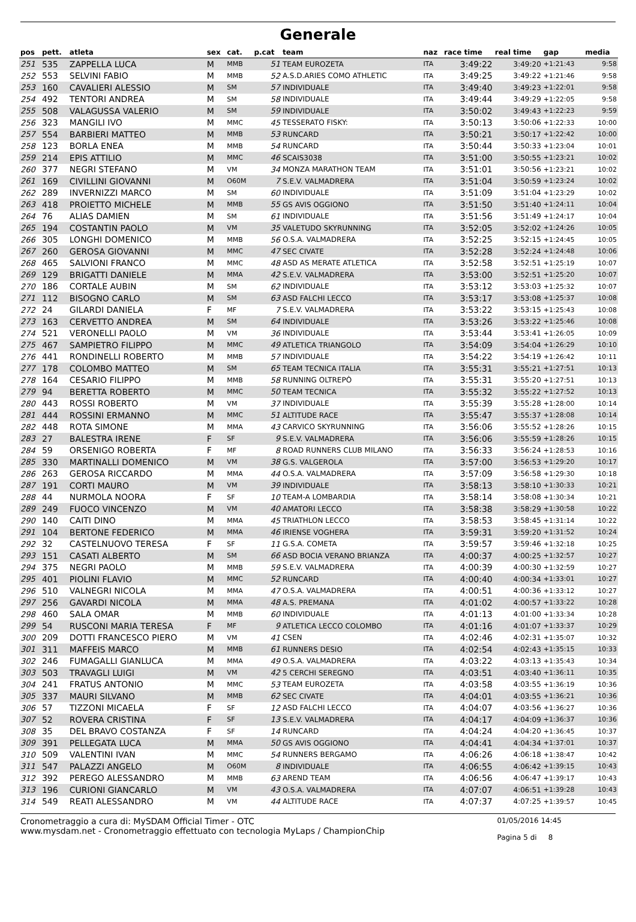Generale
| pos | pett. | atleta | sex | cat. | p.cat | team | naz | race time | real time | gap | media |
| --- | --- | --- | --- | --- | --- | --- | --- | --- | --- | --- | --- |
| 251 | 535 | ZAPPELLA LUCA | M | MMB | 51 | TEAM EUROZETA | ITA | 3:49:22 | 3:49:20 | +1:21:43 | 9:58 |
| 252 | 553 | SELVINI FABIO | M | MMB | 52 | A.S.D.ARIES COMO ATHLETIC | ITA | 3:49:25 | 3:49:22 | +1:21:46 | 9:58 |
| 253 | 160 | CAVALIERI ALESSIO | M | SM | 57 | INDIVIDUALE | ITA | 3:49:40 | 3:49:23 | +1:22:01 | 9:58 |
| 254 | 492 | TENTORI ANDREA | M | SM | 58 | INDIVIDUALE | ITA | 3:49:44 | 3:49:29 | +1:22:05 | 9:58 |
| 255 | 508 | VALAGUSSA VALERIO | M | SM | 59 | INDIVIDUALE | ITA | 3:50:02 | 3:49:43 | +1:22:23 | 9:59 |
| 256 | 323 | MANGILI IVO | M | MMC | 45 | TESSERATO FISKY: | ITA | 3:50:13 | 3:50:06 | +1:22:33 | 10:00 |
| 257 | 554 | BARBIERI MATTEO | M | MMB | 53 | RUNCARD | ITA | 3:50:21 | 3:50:17 | +1:22:42 | 10:00 |
| 258 | 123 | BORLA ENEA | M | MMB | 54 | RUNCARD | ITA | 3:50:44 | 3:50:33 | +1:23:04 | 10:01 |
| 259 | 214 | EPIS ATTILIO | M | MMC | 46 | SCAIS3038 | ITA | 3:51:00 | 3:50:55 | +1:23:21 | 10:02 |
| 260 | 377 | NEGRI STEFANO | M | VM | 34 | MONZA MARATHON TEAM | ITA | 3:51:01 | 3:50:56 | +1:23:21 | 10:02 |
| 261 | 169 | CIVILLINI GIOVANNI | M | O60M | 7 | S.E.V. VALMADRERA | ITA | 3:51:04 | 3:50:59 | +1:23:24 | 10:02 |
| 262 | 289 | INVERNIZZI MARCO | M | SM | 60 | INDIVIDUALE | ITA | 3:51:09 | 3:51:04 | +1:23:29 | 10:02 |
| 263 | 418 | PROIETTO MICHELE | M | MMB | 55 | GS AVIS OGGIONO | ITA | 3:51:50 | 3:51:40 | +1:24:11 | 10:04 |
| 264 | 76 | ALIAS DAMIEN | M | SM | 61 | INDIVIDUALE | ITA | 3:51:56 | 3:51:49 | +1:24:17 | 10:04 |
| 265 | 194 | COSTANTIN PAOLO | M | VM | 35 | VALETUDO SKYRUNNING | ITA | 3:52:05 | 3:52:02 | +1:24:26 | 10:05 |
| 266 | 305 | LONGHI DOMENICO | M | MMB | 56 | O.S.A. VALMADRERA | ITA | 3:52:25 | 3:52:15 | +1:24:45 | 10:05 |
| 267 | 260 | GEROSA GIOVANNI | M | MMC | 47 | SEC CIVATE | ITA | 3:52:28 | 3:52:24 | +1:24:48 | 10:06 |
| 268 | 465 | SALVIONI FRANCO | M | MMC | 48 | ASD AS MERATE ATLETICA | ITA | 3:52:58 | 3:52:51 | +1:25:19 | 10:07 |
| 269 | 129 | BRIGATTI DANIELE | M | MMA | 42 | S.E.V. VALMADRERA | ITA | 3:53:00 | 3:52:51 | +1:25:20 | 10:07 |
| 270 | 186 | CORTALE AUBIN | M | SM | 62 | INDIVIDUALE | ITA | 3:53:12 | 3:53:03 | +1:25:32 | 10:07 |
| 271 | 112 | BISOGNO CARLO | M | SM | 63 | ASD FALCHI LECCO | ITA | 3:53:17 | 3:53:08 | +1:25:37 | 10:08 |
| 272 | 24 | GILARDI DANIELA | F | MF | 7 | S.E.V. VALMADRERA | ITA | 3:53:22 | 3:53:15 | +1:25:43 | 10:08 |
| 273 | 163 | CERVETTO ANDREA | M | SM | 64 | INDIVIDUALE | ITA | 3:53:26 | 3:53:22 | +1:25:46 | 10:08 |
| 274 | 521 | VERONELLI PAOLO | M | VM | 36 | INDIVIDUALE | ITA | 3:53:44 | 3:53:41 | +1:26:05 | 10:09 |
| 275 | 467 | SAMPIETRO FILIPPO | M | MMC | 49 | ATLETICA TRIANGOLO | ITA | 3:54:09 | 3:54:04 | +1:26:29 | 10:10 |
| 276 | 441 | RONDINELLI ROBERTO | M | MMB | 57 | INDIVIDUALE | ITA | 3:54:22 | 3:54:19 | +1:26:42 | 10:11 |
| 277 | 178 | COLOMBO MATTEO | M | SM | 65 | TEAM TECNICA ITALIA | ITA | 3:55:31 | 3:55:21 | +1:27:51 | 10:13 |
| 278 | 164 | CESARIO FILIPPO | M | MMB | 58 | RUNNING OLTREPÒ | ITA | 3:55:31 | 3:55:20 | +1:27:51 | 10:13 |
| 279 | 94 | BERETTA ROBERTO | M | MMC | 50 | TEAM TECNICA | ITA | 3:55:32 | 3:55:22 | +1:27:52 | 10:13 |
| 280 | 443 | ROSSI ROBERTO | M | VM | 37 | INDIVIDUALE | ITA | 3:55:39 | 3:55:28 | +1:28:00 | 10:14 |
| 281 | 444 | ROSSINI ERMANNO | M | MMC | 51 | ALTITUDE RACE | ITA | 3:55:47 | 3:55:37 | +1:28:08 | 10:14 |
| 282 | 448 | ROTA SIMONE | M | MMA | 43 | CARVICO SKYRUNNING | ITA | 3:56:06 | 3:55:52 | +1:28:26 | 10:15 |
| 283 | 27 | BALESTRA IRENE | F | SF | 9 | S.E.V. VALMADRERA | ITA | 3:56:06 | 3:55:59 | +1:28:26 | 10:15 |
| 284 | 59 | ORSENIGO ROBERTA | F | MF | 8 | ROAD RUNNERS CLUB MILANO | ITA | 3:56:33 | 3:56:24 | +1:28:53 | 10:16 |
| 285 | 330 | MARTINALLI DOMENICO | M | VM | 38 | G.S. VALGEROLA | ITA | 3:57:00 | 3:56:53 | +1:29:20 | 10:17 |
| 286 | 263 | GEROSA RICCARDO | M | MMA | 44 | O.S.A. VALMADRERA | ITA | 3:57:09 | 3:56:58 | +1:29:30 | 10:18 |
| 287 | 191 | CORTI MAURO | M | VM | 39 | INDIVIDUALE | ITA | 3:58:13 | 3:58:10 | +1:30:33 | 10:21 |
| 288 | 44 | NURMOLA NOORA | F | SF | 10 | TEAM-A LOMBARDIA | ITA | 3:58:14 | 3:58:08 | +1:30:34 | 10:21 |
| 289 | 249 | FUOCO VINCENZO | M | VM | 40 | AMATORI LECCO | ITA | 3:58:38 | 3:58:29 | +1:30:58 | 10:22 |
| 290 | 140 | CAITI DINO | M | MMA | 45 | TRIATHLON LECCO | ITA | 3:58:53 | 3:58:45 | +1:31:14 | 10:22 |
| 291 | 104 | BERTONE FEDERICO | M | MMA | 46 | IRIENSE VOGHERA | ITA | 3:59:31 | 3:59:20 | +1:31:52 | 10:24 |
| 292 | 32 | CASTELNUOVO TERESA | F | SF | 11 | G.S.A. COMETA | ITA | 3:59:57 | 3:59:46 | +1:32:18 | 10:25 |
| 293 | 151 | CASATI ALBERTO | M | SM | 66 | ASD BOCIA VERANO BRIANZA | ITA | 4:00:37 | 4:00:25 | +1:32:57 | 10:27 |
| 294 | 375 | NEGRI PAOLO | M | MMB | 59 | S.E.V. VALMADRERA | ITA | 4:00:39 | 4:00:30 | +1:32:59 | 10:27 |
| 295 | 401 | PIOLINI FLAVIO | M | MMC | 52 | RUNCARD | ITA | 4:00:40 | 4:00:34 | +1:33:01 | 10:27 |
| 296 | 510 | VALNEGRI NICOLA | M | MMA | 47 | O.S.A. VALMADRERA | ITA | 4:00:51 | 4:00:36 | +1:33:12 | 10:27 |
| 297 | 256 | GAVARDI NICOLA | M | MMA | 48 | A.S. PREMANA | ITA | 4:01:02 | 4:00:57 | +1:33:22 | 10:28 |
| 298 | 460 | SALA OMAR | M | MMB | 60 | INDIVIDUALE | ITA | 4:01:13 | 4:01:00 | +1:33:34 | 10:28 |
| 299 | 54 | RUSCONI MARIA TERESA | F | MF | 9 | ATLETICA LECCO COLOMBO | ITA | 4:01:16 | 4:01:07 | +1:33:37 | 10:29 |
| 300 | 209 | DOTTI FRANCESCO PIERO | M | VM | 41 | CSEN | ITA | 4:02:46 | 4:02:31 | +1:35:07 | 10:32 |
| 301 | 311 | MAFFEIS MARCO | M | MMB | 61 | RUNNERS DESIO | ITA | 4:02:54 | 4:02:43 | +1:35:15 | 10:33 |
| 302 | 246 | FUMAGALLI GIANLUCA | M | MMA | 49 | O.S.A. VALMADRERA | ITA | 4:03:22 | 4:03:13 | +1:35:43 | 10:34 |
| 303 | 503 | TRAVAGLI LUIGI | M | VM | 42 | 5 CERCHI SEREGNO | ITA | 4:03:51 | 4:03:40 | +1:36:11 | 10:35 |
| 304 | 241 | FRATUS ANTONIO | M | MMC | 53 | TEAM EUROZETA | ITA | 4:03:58 | 4:03:55 | +1:36:19 | 10:36 |
| 305 | 337 | MAURI SILVANO | M | MMB | 62 | SEC CIVATE | ITA | 4:04:01 | 4:03:55 | +1:36:21 | 10:36 |
| 306 | 57 | TIZZONI MICAELA | F | SF | 12 | ASD FALCHI LECCO | ITA | 4:04:07 | 4:03:56 | +1:36:27 | 10:36 |
| 307 | 52 | ROVERA CRISTINA | F | SF | 13 | S.E.V. VALMADRERA | ITA | 4:04:17 | 4:04:09 | +1:36:37 | 10:36 |
| 308 | 35 | DEL BRAVO COSTANZA | F | SF | 14 | RUNCARD | ITA | 4:04:24 | 4:04:20 | +1:36:45 | 10:37 |
| 309 | 391 | PELLEGATA LUCA | M | MMA | 50 | GS AVIS OGGIONO | ITA | 4:04:41 | 4:04:34 | +1:37:01 | 10:37 |
| 310 | 509 | VALENTINI IVAN | M | MMC | 54 | RUNNERS BERGAMO | ITA | 4:06:26 | 4:06:18 | +1:38:47 | 10:42 |
| 311 | 547 | PALAZZI ANGELO | M | O60M | 8 | INDIVIDUALE | ITA | 4:06:55 | 4:06:42 | +1:39:15 | 10:43 |
| 312 | 392 | PEREGO ALESSANDRO | M | MMB | 63 | AREND TEAM | ITA | 4:06:56 | 4:06:47 | +1:39:17 | 10:43 |
| 313 | 196 | CURIONI GIANCARLO | M | VM | 43 | O.S.A. VALMADRERA | ITA | 4:07:07 | 4:06:51 | +1:39:28 | 10:43 |
| 314 | 549 | REATI ALESSANDRO | M | VM | 44 | ALTITUDE RACE | ITA | 4:07:37 | 4:07:25 | +1:39:57 | 10:45 |
Cronometraggio a cura di: MySDAM Official Timer - OTC
www.mysdam.net - Cronometraggio effettuato con tecnologia MyLaps / ChampionChip
01/05/2016 14:45
Pagina 5 di 8